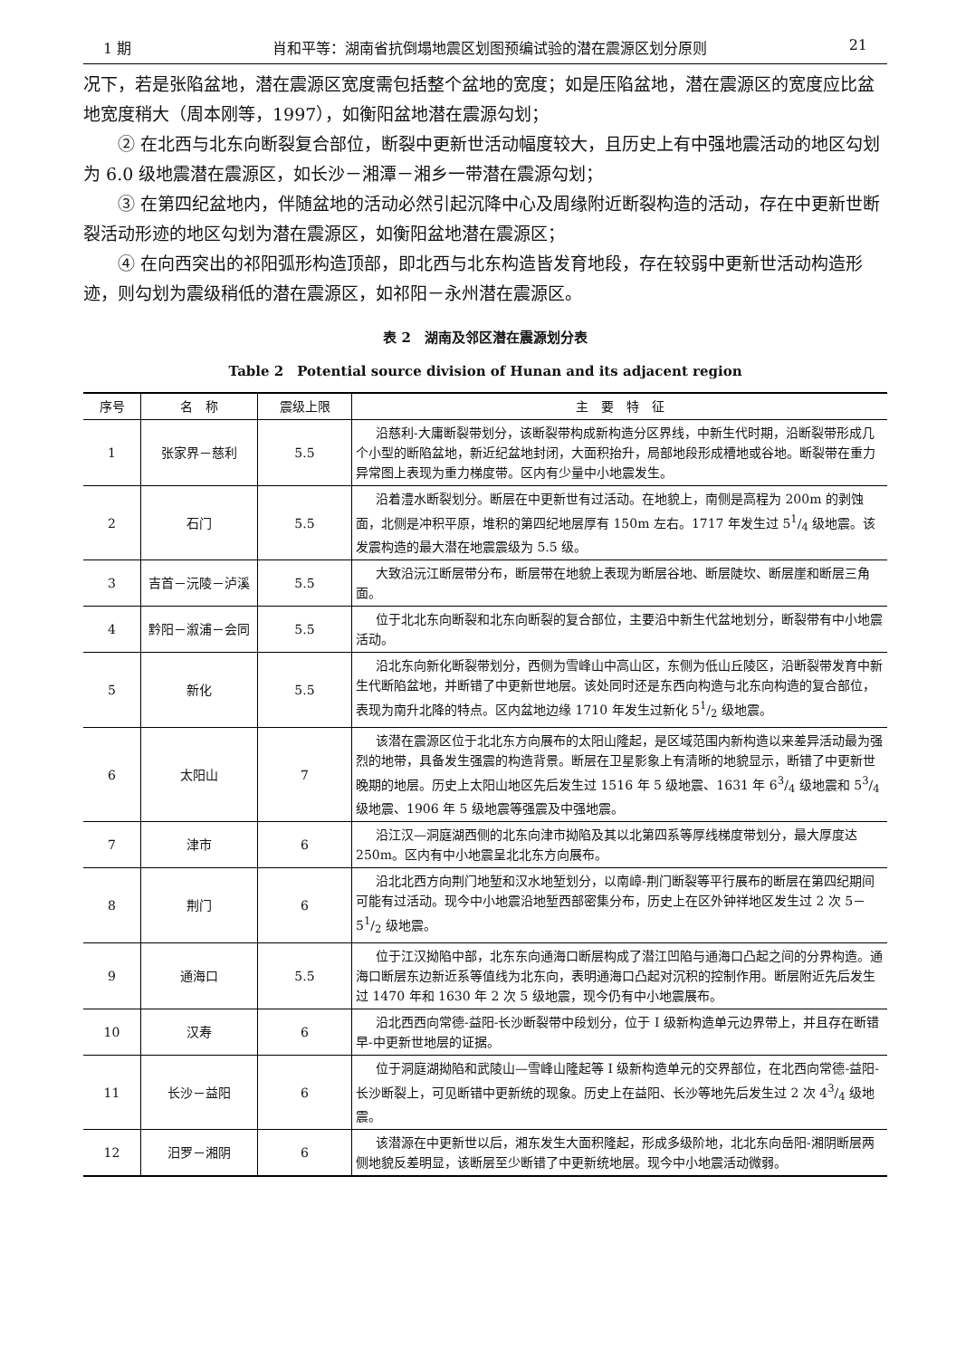1 期 肖和平等：湖南省抗倒塌地震区划图预编试验的潜在震源区划分原则 21
况下，若是张陷盆地，潜在震源区宽度需包括整个盆地的宽度；如是压陷盆地，潜在震源区的宽度应比盆地宽度稍大（周本刚等，1997），如衡阳盆地潜在震源勾划；
② 在北西与北东向断裂复合部位，断裂中更新世活动幅度较大，且历史上有中强地震活动的地区勾划为 6.0 级地震潜在震源区，如长沙－湘潭－湘乡一带潜在震源勾划；
③ 在第四纪盆地内，伴随盆地的活动必然引起沉降中心及周缘附近断裂构造的活动，存在中更新世断裂活动形迹的地区勾划为潜在震源区，如衡阳盆地潜在震源区；
④ 在向西突出的祁阳弧形构造顶部，即北西与北东构造皆发育地段，存在较弱中更新世活动构造形迹，则勾划为震级稍低的潜在震源区，如祁阳－永州潜在震源区。
表 2　湖南及邻区潜在震源划分表
Table 2　Potential source division of Hunan and its adjacent region
| 序号 | 名 称 | 震级上限 | 主 要 特 征 |
| --- | --- | --- | --- |
| 1 | 张家界－慈利 | 5.5 | 沿慈利-大庸断裂带划分，该断裂带构成新构造分区界线，中新生代时期，沿断裂带形成几个小型的断陷盆地，新近纪盆地封闭，大面积抬升，局部地段形成槽地或谷地。断裂带在重力异常图上表现为重力梯度带。区内有少量中小地震发生。 |
| 2 | 石门 | 5.5 | 沿着澧水断裂划分。断层在中更新世有过活动。在地貌上，南侧是高程为 200m 的剥蚀面，北侧是冲积平原，堆积的第四纪地层厚有 150m 左右。1717 年发生过 51/4 级地震。该发震构造的最大潜在地震震级为 5.5 级。 |
| 3 | 吉首－沅陵－泸溪 | 5.5 | 大致沿沅江断层带分布，断层带在地貌上表现为断层谷地、断层陡坎、断层崖和断层三角面。 |
| 4 | 黔阳－溆浦－会同 | 5.5 | 位于北北东向断裂和北东向断裂的复合部位，主要沿中新生代盆地划分，断裂带有中小地震活动。 |
| 5 | 新化 | 5.5 | 沿北东向新化断裂带划分，西侧为雪峰山中高山区，东侧为低山丘陵区，沿断裂带发育中新生代断陷盆地，并断错了中更新世地层。该处同时还是东西向构造与北东向构造的复合部位，表现为南升北降的特点。区内盆地边缘 1710 年发生过新化 51/2 级地震。 |
| 6 | 太阳山 | 7 | 该潜在震源区位于北北东方向展布的太阳山隆起，是区域范围内新构造以来差异活动最为强烈的地带，具备发生强震的构造背景。断层在卫星影象上有清晰的地貌显示，断错了中更新世晚期的地层。历史上太阳山地区先后发生过 1516 年 5 级地震、1631 年 63/4 级地震和 53/4 级地震、1906 年 5 级地震等强震及中强地震。 |
| 7 | 津市 | 6 | 沿江汉—洞庭湖西侧的北东向津市拗陷及其以北第四系等厚线梯度带划分，最大厚度达 250m。区内有中小地震呈北北东方向展布。 |
| 8 | 荆门 | 6 | 沿北北西方向荆门地堑和汉水地堑划分，以南嶂-荆门断裂等平行展布的断层在第四纪期间可能有过活动。现今中小地震沿地堑西部密集分布，历史上在区外钟祥地区发生过 2 次 5－51/2 级地震。 |
| 9 | 通海口 | 5.5 | 位于江汉拗陷中部，北东东向通海口断层构成了潜江凹陷与通海口凸起之间的分界构造。通海口断层东边新近系等值线为北东向，表明通海口凸起对沉积的控制作用。断层附近先后发生过 1470 年和 1630 年 2 次 5 级地震，现今仍有中小地震展布。 |
| 10 | 汉寿 | 6 | 沿北西西向常德-益阳-长沙断裂带中段划分，位于 I 级新构造单元边界带上，并且存在断错早-中更新世地层的证据。 |
| 11 | 长沙－益阳 | 6 | 位于洞庭湖拗陷和武陵山—雪峰山隆起等 I 级新构造单元的交界部位，在北西向常德-益阳-长沙断裂上，可见断错中更新统的现象。历史上在益阳、长沙等地先后发生过 2 次 43/4 级地震。 |
| 12 | 汨罗－湘阴 | 6 | 该潜源在中更新世以后，湘东发生大面积隆起，形成多级阶地，北北东向岳阳-湘阴断层两侧地貌反差明显，该断层至少断错了中更新统地层。现今中小地震活动微弱。 |